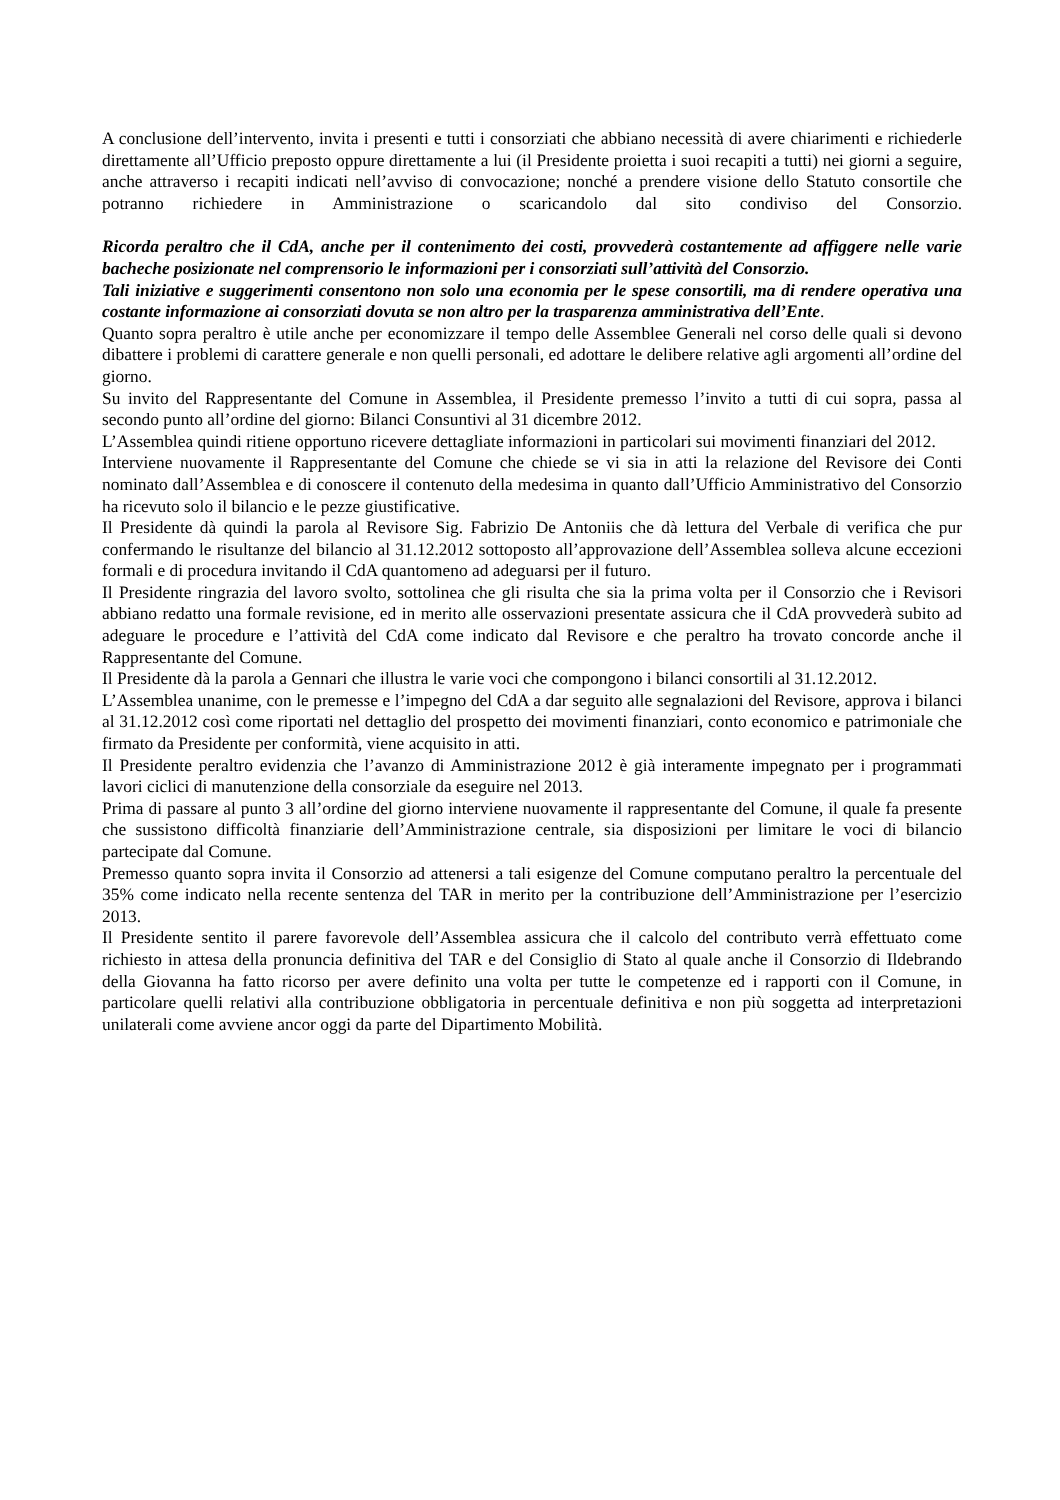A conclusione dell’intervento, invita i presenti e tutti i consorziati che abbiano necessità di avere chiarimenti e richiederle direttamente all’Ufficio preposto oppure direttamente a lui (il Presidente proietta i suoi recapiti a tutti) nei giorni a seguire, anche attraverso i recapiti indicati nell’avviso di convocazione; nonché a prendere visione dello Statuto consortile che potranno richiedere in Amministrazione o scaricandolo dal sito condiviso del Consorzio.
Ricorda peraltro che il CdA, anche per il contenimento dei costi, provvederà costantemente ad affiggere nelle varie bacheche posizionate nel comprensorio le informazioni per i consorziati sull’attività del Consorzio.
Tali iniziative e suggerimenti consentono non solo una economia per le spese consortili, ma di rendere operativa una costante informazione ai consorziati dovuta se non altro per la trasparenza amministrativa dell’Ente.
Quanto sopra peraltro è utile anche per economizzare il tempo delle Assemblee Generali nel corso delle quali si devono dibattere i problemi di carattere generale e non quelli personali, ed adottare le delibere relative agli argomenti all’ordine del giorno.
Su invito del Rappresentante del Comune in Assemblea, il Presidente premesso l’invito a tutti di cui sopra, passa al secondo punto all’ordine del giorno: Bilanci Consuntivi al 31 dicembre 2012.
L’Assemblea quindi ritiene opportuno ricevere dettagliate informazioni in particolari sui movimenti finanziari del 2012.
Interviene nuovamente il Rappresentante del Comune che chiede se vi sia in atti la relazione del Revisore dei Conti nominato dall’Assemblea e di conoscere il contenuto della medesima in quanto dall’Ufficio Amministrativo del Consorzio ha ricevuto solo il bilancio e le pezze giustificative.
Il Presidente dà quindi la parola al Revisore Sig. Fabrizio De Antoniis che dà lettura del Verbale di verifica che pur confermando le risultanze del bilancio al 31.12.2012 sottoposto all’approvazione dell’Assemblea solleva alcune eccezioni formali e di procedura invitando il CdA quantomeno ad adeguarsi per il futuro.
Il Presidente ringrazia del lavoro svolto, sottolinea che gli risulta che sia la prima volta per il Consorzio che i Revisori abbiano redatto una formale revisione, ed in merito alle osservazioni presentate assicura che il CdA provvederà subito ad adeguare le procedure e l’attività del CdA come indicato dal Revisore e che peraltro ha trovato concorde anche il Rappresentante del Comune.
Il Presidente dà la parola a Gennari che illustra le varie voci che compongono i bilanci consortili al 31.12.2012.
L’Assemblea unanime, con le premesse e l’impegno del CdA a dar seguito alle segnalazioni del Revisore, approva i bilanci al 31.12.2012 così come riportati nel dettaglio del prospetto dei movimenti finanziari, conto economico e patrimoniale che firmato da Presidente per conformità, viene acquisito in atti.
Il Presidente peraltro evidenzia che l’avanzo di Amministrazione 2012 è già interamente impegnato per i programmati lavori ciclici di manutenzione della consorziale da eseguire nel 2013.
Prima di passare al punto 3 all’ordine del giorno interviene nuovamente il rappresentante del Comune, il quale fa presente che sussistono difficoltà finanziarie dell’Amministrazione centrale, sia disposizioni per limitare le voci di bilancio partecipate dal Comune.
Premesso quanto sopra invita il Consorzio ad attenersi a tali esigenze del Comune computano peraltro la percentuale del 35% come indicato nella recente sentenza del TAR in merito per la contribuzione dell’Amministrazione per l’esercizio 2013.
Il Presidente sentito il parere favorevole dell’Assemblea assicura che il calcolo del contributo verrà effettuato come richiesto in attesa della pronuncia definitiva del TAR e del Consiglio di Stato al quale anche il Consorzio di Ildebrando della Giovanna ha fatto ricorso per avere definito una volta per tutte le competenze ed i rapporti con il Comune, in particolare quelli relativi alla contribuzione obbligatoria in percentuale definitiva e non più soggetta ad interpretazioni unilaterali come avviene ancor oggi da parte del Dipartimento Mobilità.